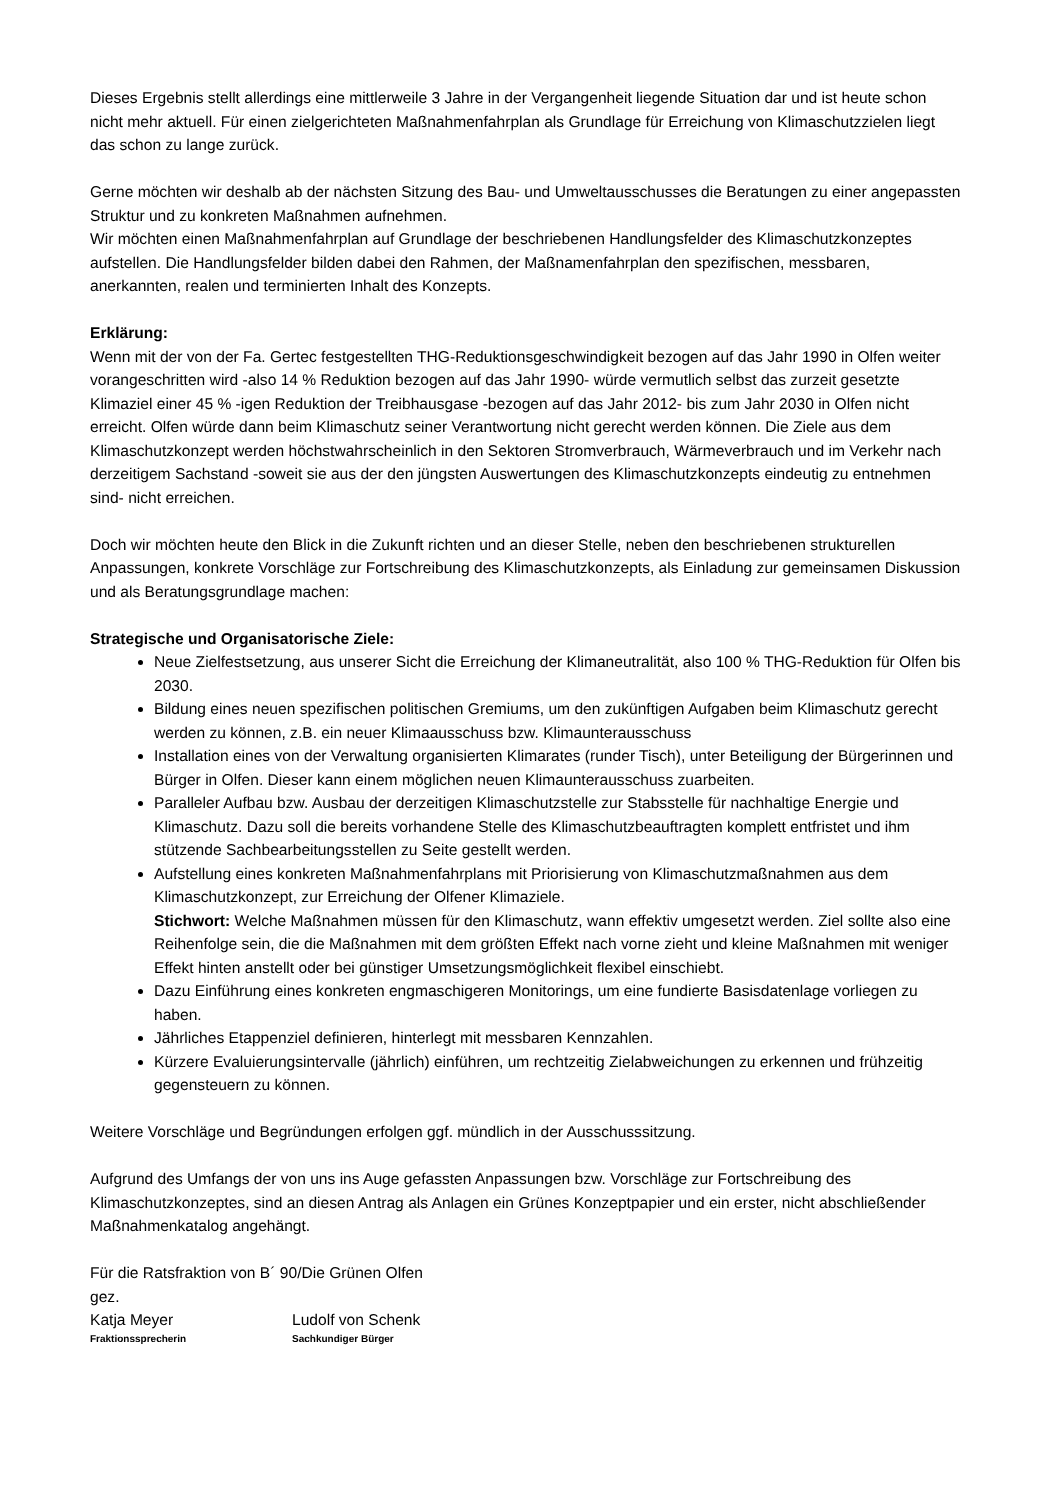Dieses Ergebnis stellt allerdings eine mittlerweile 3 Jahre in der Vergangenheit liegende Situation dar und ist heute schon nicht mehr aktuell. Für einen zielgerichteten Maßnahmenfahrplan als Grundlage für Erreichung von Klimaschutzzielen liegt das schon zu lange zurück.
Gerne möchten wir deshalb ab der nächsten Sitzung des Bau- und Umweltausschusses die Beratungen zu einer angepassten Struktur und zu konkreten Maßnahmen aufnehmen.
Wir möchten einen Maßnahmenfahrplan auf Grundlage der beschriebenen Handlungsfelder des Klimaschutzkonzeptes aufstellen. Die Handlungsfelder bilden dabei den Rahmen, der Maßnamenfahrplan den spezifischen, messbaren, anerkannten, realen und terminierten Inhalt des Konzepts.
Erklärung:
Wenn mit der von der Fa. Gertec festgestellten THG-Reduktionsgeschwindigkeit bezogen auf das Jahr 1990 in Olfen weiter vorangeschritten wird -also 14 % Reduktion bezogen auf das Jahr 1990- würde vermutlich selbst das zurzeit gesetzte Klimaziel einer 45 % -igen Reduktion der Treibhausgase -bezogen auf das Jahr 2012- bis zum Jahr 2030 in Olfen nicht erreicht. Olfen würde dann beim Klimaschutz seiner Verantwortung nicht gerecht werden können. Die Ziele aus dem Klimaschutzkonzept werden höchstwahrscheinlich in den Sektoren Stromverbrauch, Wärmeverbrauch und im Verkehr nach derzeitigem Sachstand -soweit sie aus der den jüngsten Auswertungen des Klimaschutzkonzepts eindeutig zu entnehmen sind- nicht erreichen.
Doch wir möchten heute den Blick in die Zukunft richten und an dieser Stelle, neben den beschriebenen strukturellen Anpassungen, konkrete Vorschläge zur Fortschreibung des Klimaschutzkonzepts, als Einladung zur gemeinsamen Diskussion und als Beratungsgrundlage machen:
Strategische und Organisatorische Ziele:
Neue Zielfestsetzung, aus unserer Sicht die Erreichung der Klimaneutralität, also 100 % THG-Reduktion für Olfen bis 2030.
Bildung eines neuen spezifischen politischen Gremiums, um den zukünftigen Aufgaben beim Klimaschutz gerecht werden zu können, z.B. ein neuer Klimaausschuss bzw. Klimaunterausschuss
Installation eines von der Verwaltung organisierten Klimarates (runder Tisch), unter Beteiligung der Bürgerinnen und Bürger in Olfen. Dieser kann einem möglichen neuen Klimaunterausschuss zuarbeiten.
Paralleler Aufbau bzw. Ausbau der derzeitigen Klimaschutzstelle zur Stabsstelle für nachhaltige Energie und Klimaschutz. Dazu soll die bereits vorhandene Stelle des Klimaschutzbeauftragten komplett entfristet und ihm stützende Sachbearbeitungsstellen zu Seite gestellt werden.
Aufstellung eines konkreten Maßnahmenfahrplans mit Priorisierung von Klimaschutzmaßnahmen aus dem Klimaschutzkonzept, zur Erreichung der Olfener Klimaziele.
Stichwort: Welche Maßnahmen müssen für den Klimaschutz, wann effektiv umgesetzt werden. Ziel sollte also eine Reihenfolge sein, die die Maßnahmen mit dem größten Effekt nach vorne zieht und kleine Maßnahmen mit weniger Effekt hinten anstellt oder bei günstiger Umsetzungsmöglichkeit flexibel einschiebt.
Dazu Einführung eines konkreten engmaschigeren Monitorings, um eine fundierte Basisdatenlage vorliegen zu haben.
Jährliches Etappenziel definieren, hinterlegt mit messbaren Kennzahlen.
Kürzere Evaluierungsintervalle (jährlich) einführen, um rechtzeitig Zielabweichungen zu erkennen und frühzeitig gegensteuern zu können.
Weitere Vorschläge und Begründungen erfolgen ggf. mündlich in der Ausschusssitzung.
Aufgrund des Umfangs der von uns ins Auge gefassten Anpassungen bzw. Vorschläge zur Fortschreibung des Klimaschutzkonzeptes, sind an diesen Antrag als Anlagen ein Grünes Konzeptpapier und ein erster, nicht abschließender Maßnahmenkatalog angehängt.
Für die Ratsfraktion von B´ 90/Die Grünen Olfen
gez.
Katja Meyer
Fraktionssprecherin
Ludolf von Schenk
Sachkundiger Bürger